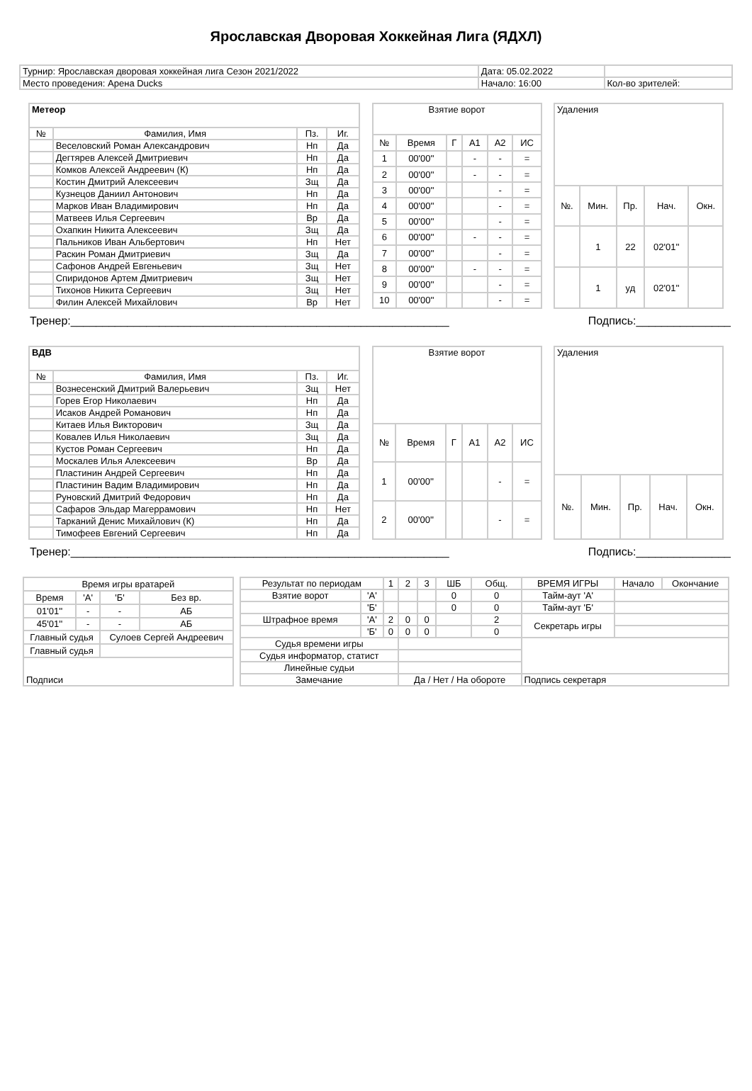Ярославская Дворовая Хоккейная Лига (ЯДХЛ)
| Турнир: Ярославская дворовая хоккейная лига Сезон 2021/2022 | Дата: 05.02.2022 | |
| Место проведения: Арена Ducks | Начало: 16:00 | Кол-во зрителей: |
| Метеор | | | |
| № | Фамилия, Имя | Пз. | Иг. |
| | Веселовский Роман Александрович | Нп | Да |
| | Дегтярев Алексей Дмитриевич | Нп | Да |
| | Комков Алексей Андреевич (К) | Нп | Да |
| | Костин Дмитрий Алексеевич | Зщ | Да |
| | Кузнецов Даниил Антонович | Нп | Да |
| | Марков Иван Владимирович | Нп | Да |
| | Матвеев Илья Сергеевич | Вр | Да |
| | Охапкин Никита Алексеевич | Зщ | Да |
| | Пальников Иван Альбертович | Нп | Нет |
| | Раскин Роман Дмитриевич | Зщ | Да |
| | Сафонов Андрей Евгеньевич | Зщ | Нет |
| | Спиридонов Артем Дмитриевич | Зщ | Нет |
| | Тихонов Никита Сергеевич | Зщ | Нет |
| | Филин Алексей Михайлович | Вр | Нет |
| Взятие ворот | | | | | |
| № | Время | Г | А1 | А2 | ИС |
| 1 | 00'00'' | | - | - | = |
| 2 | 00'00'' | | - | - | = |
| 3 | 00'00'' | | | - | = |
| 4 | 00'00'' | | | - | = |
| 5 | 00'00'' | | | - | = |
| 6 | 00'00'' | | - | - | = |
| 7 | 00'00'' | | | - | = |
| 8 | 00'00'' | | - | - | = |
| 9 | 00'00'' | | | - | = |
| 10 | 00'00'' | | | - | = |
| Удаления | | | | |
| №. | Мин. | Пр. | Нач. | Окн. |
| | 1 | 22 | 02'01'' | |
| | 1 | уд | 02'01'' | |
Тренер:____________________________________________________________ Подпись:_______________
| ВДВ | | | |
| № | Фамилия, Имя | Пз. | Иг. |
| | Вознесенский Дмитрий Валерьевич | Зщ | Нет |
| | Горев Егор Николаевич | Нп | Да |
| | Исаков Андрей Романович | Нп | Да |
| | Китаев Илья Викторович | Зщ | Да |
| | Ковалев Илья Николаевич | Зщ | Да |
| | Кустов Роман Сергеевич | Нп | Да |
| | Москалев Илья Алексеевич | Вр | Да |
| | Пластинин Андрей Сергеевич | Нп | Да |
| | Пластинин Вадим Владимирович | Нп | Да |
| | Руновский Дмитрий Федорович | Нп | Да |
| | Сафаров Эльдар Магеррамович | Нп | Нет |
| | Тарканий Денис Михайлович (К) | Нп | Да |
| | Тимофеев Евгений Сергеевич | Нп | Да |
| Взятие ворот | | | | | |
| № | Время | Г | А1 | А2 | ИС |
| 1 | 00'00'' | | | - | = |
| 2 | 00'00'' | | | - | = |
| Удаления | | | | |
| №. | Мин. | Пр. | Нач. | Окн. |
Тренер:____________________________________________________________ Подпись:_______________
| Время игры вратарей | | | |
| Время | 'А' | 'Б' | Без вр. |
| 01'01'' | - | - | АБ |
| 45'01'' | - | - | АБ |
| Главный судья | | Сулоев Сергей Андреевич | |
| Главный судья | | | |
| Подписи | | | |
| Результат по периодам | | 1 | 2 | 3 | ШБ | Общ. | ВРЕМЯ ИГРЫ | Начало | Окончание |
| Взятие ворот | 'А' | | | | 0 | 0 | Тайм-аут 'А' | | |
| | 'Б' | | | | 0 | 0 | Тайм-аут 'Б' | | |
| Штрафное время | 'А' | 2 | 0 | 0 | | 2 | Секретарь игры | | |
| | 'Б' | 0 | 0 | 0 | | 0 | | | |
| Судья времени игры | | | | | | | | | |
| Судья информатор, статист | | | | | | | | | |
| Линейные судьи | | | | | | | | | |
| Замечание | | | Да / Нет / На обороте | | | | Подпись секретаря | | |